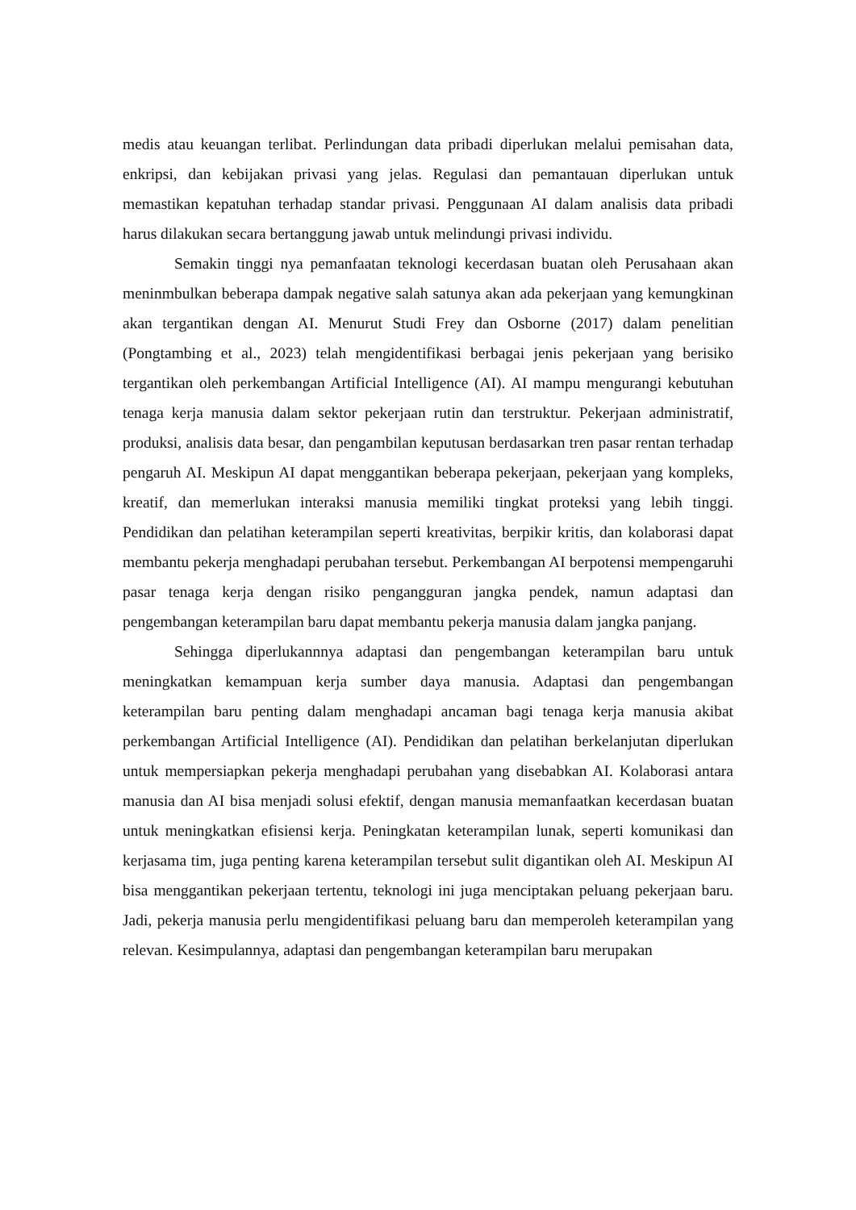medis atau keuangan terlibat. Perlindungan data pribadi diperlukan melalui pemisahan data, enkripsi, dan kebijakan privasi yang jelas. Regulasi dan pemantauan diperlukan untuk memastikan kepatuhan terhadap standar privasi. Penggunaan AI dalam analisis data pribadi harus dilakukan secara bertanggung jawab untuk melindungi privasi individu.
Semakin tinggi nya pemanfaatan teknologi kecerdasan buatan oleh Perusahaan akan meninmbulkan beberapa dampak negative salah satunya akan ada pekerjaan yang kemungkinan akan tergantikan dengan AI. Menurut Studi Frey dan Osborne (2017) dalam penelitian (Pongtambing et al., 2023) telah mengidentifikasi berbagai jenis pekerjaan yang berisiko tergantikan oleh perkembangan Artificial Intelligence (AI). AI mampu mengurangi kebutuhan tenaga kerja manusia dalam sektor pekerjaan rutin dan terstruktur. Pekerjaan administratif, produksi, analisis data besar, dan pengambilan keputusan berdasarkan tren pasar rentan terhadap pengaruh AI. Meskipun AI dapat menggantikan beberapa pekerjaan, pekerjaan yang kompleks, kreatif, dan memerlukan interaksi manusia memiliki tingkat proteksi yang lebih tinggi. Pendidikan dan pelatihan keterampilan seperti kreativitas, berpikir kritis, dan kolaborasi dapat membantu pekerja menghadapi perubahan tersebut. Perkembangan AI berpotensi mempengaruhi pasar tenaga kerja dengan risiko pengangguran jangka pendek, namun adaptasi dan pengembangan keterampilan baru dapat membantu pekerja manusia dalam jangka panjang.
Sehingga diperlukannnya adaptasi dan pengembangan keterampilan baru untuk meningkatkan kemampuan kerja sumber daya manusia. Adaptasi dan pengembangan keterampilan baru penting dalam menghadapi ancaman bagi tenaga kerja manusia akibat perkembangan Artificial Intelligence (AI). Pendidikan dan pelatihan berkelanjutan diperlukan untuk mempersiapkan pekerja menghadapi perubahan yang disebabkan AI. Kolaborasi antara manusia dan AI bisa menjadi solusi efektif, dengan manusia memanfaatkan kecerdasan buatan untuk meningkatkan efisiensi kerja. Peningkatan keterampilan lunak, seperti komunikasi dan kerjasama tim, juga penting karena keterampilan tersebut sulit digantikan oleh AI. Meskipun AI bisa menggantikan pekerjaan tertentu, teknologi ini juga menciptakan peluang pekerjaan baru. Jadi, pekerja manusia perlu mengidentifikasi peluang baru dan memperoleh keterampilan yang relevan. Kesimpulannya, adaptasi dan pengembangan keterampilan baru merupakan